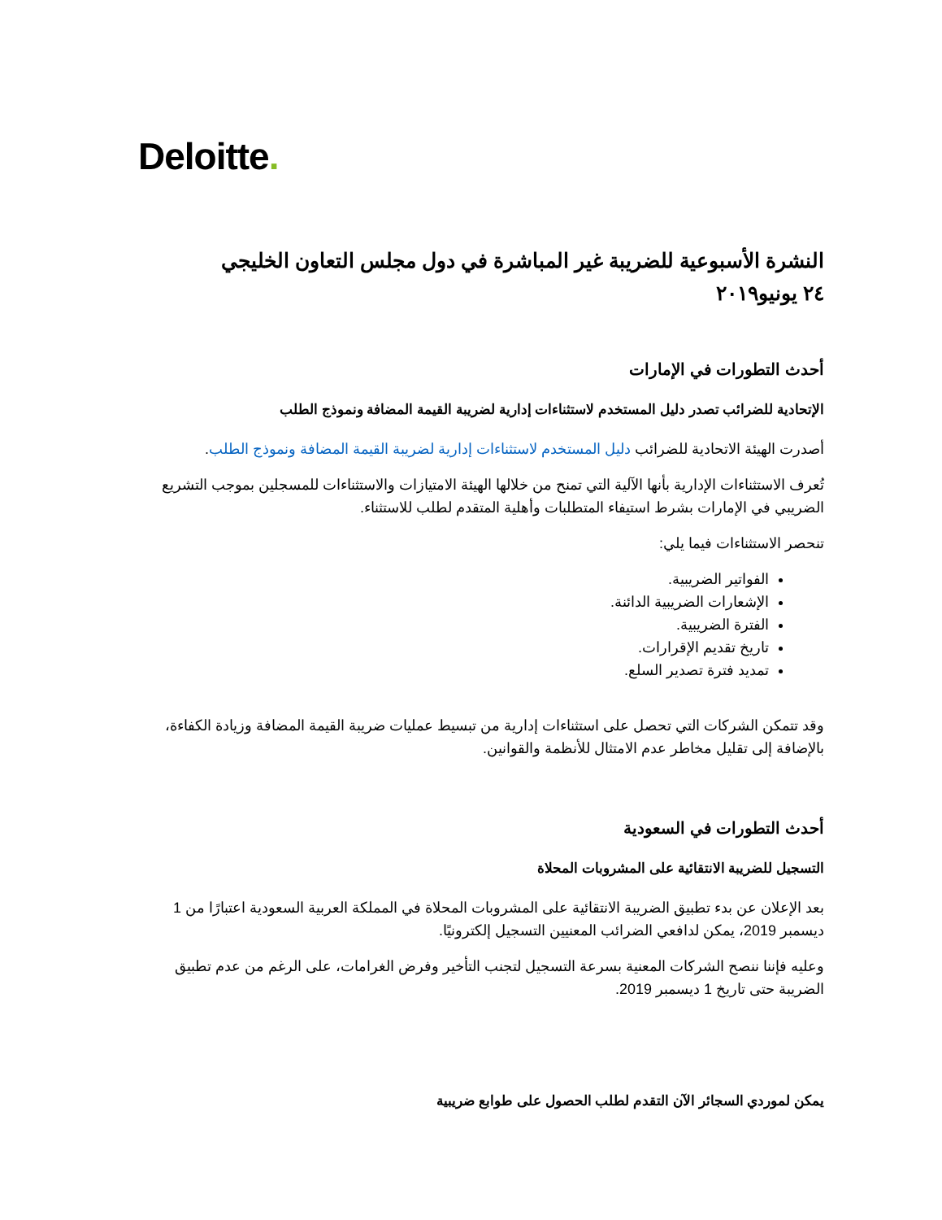Deloitte.
النشرة الأسبوعية للضريبة غير المباشرة في دول مجلس التعاون الخليجي
٢٤ يونيو٢٠١٩
أحدث التطورات في الإمارات
الإتحادية للضرائب تصدر دليل المستخدم لاستثناءات إدارية لضريبة القيمة المضافة ونموذج الطلب
أصدرت الهيئة الاتحادية للضرائب دليل المستخدم لاستثناءات إدارية لضريبة القيمة المضافة ونموذج الطلب.
تُعرف الاستثناءات الإدارية بأنها الآلية التي تمنح من خلالها الهيئة الامتيازات والاستثناءات للمسجلين بموجب التشريع الضريبي في الإمارات بشرط استيفاء المتطلبات وأهلية المتقدم لطلب للاستثناء.
تنحصر الاستثناءات فيما يلي:
الفواتير الضريبية.
الإشعارات الضريبية الدائنة.
الفترة الضريبية.
تاريخ تقديم الإقرارات.
تمديد فترة تصدير السلع.
وقد تتمكن الشركات التي تحصل على استثناءات إدارية من تبسيط عمليات ضريبة القيمة المضافة وزيادة الكفاءة، بالإضافة إلى تقليل مخاطر عدم الامتثال للأنظمة والقوانين.
أحدث التطورات في السعودية
التسجيل للضريبة الانتقائية على المشروبات المحلاة
بعد الإعلان عن بدء تطبيق الضريبة الانتقائية على المشروبات المحلاة في المملكة العربية السعودية اعتبارًا من 1 ديسمبر 2019، يمكن لدافعي الضرائب المعنيين التسجيل إلكترونيًا.
وعليه فإننا ننصح الشركات المعنية بسرعة التسجيل لتجنب التأخير وفرض الغرامات، على الرغم من عدم تطبيق الضريبة حتى تاريخ 1 ديسمبر 2019.
يمكن لموردي السجائر الآن التقدم لطلب الحصول على طوابع ضريبية